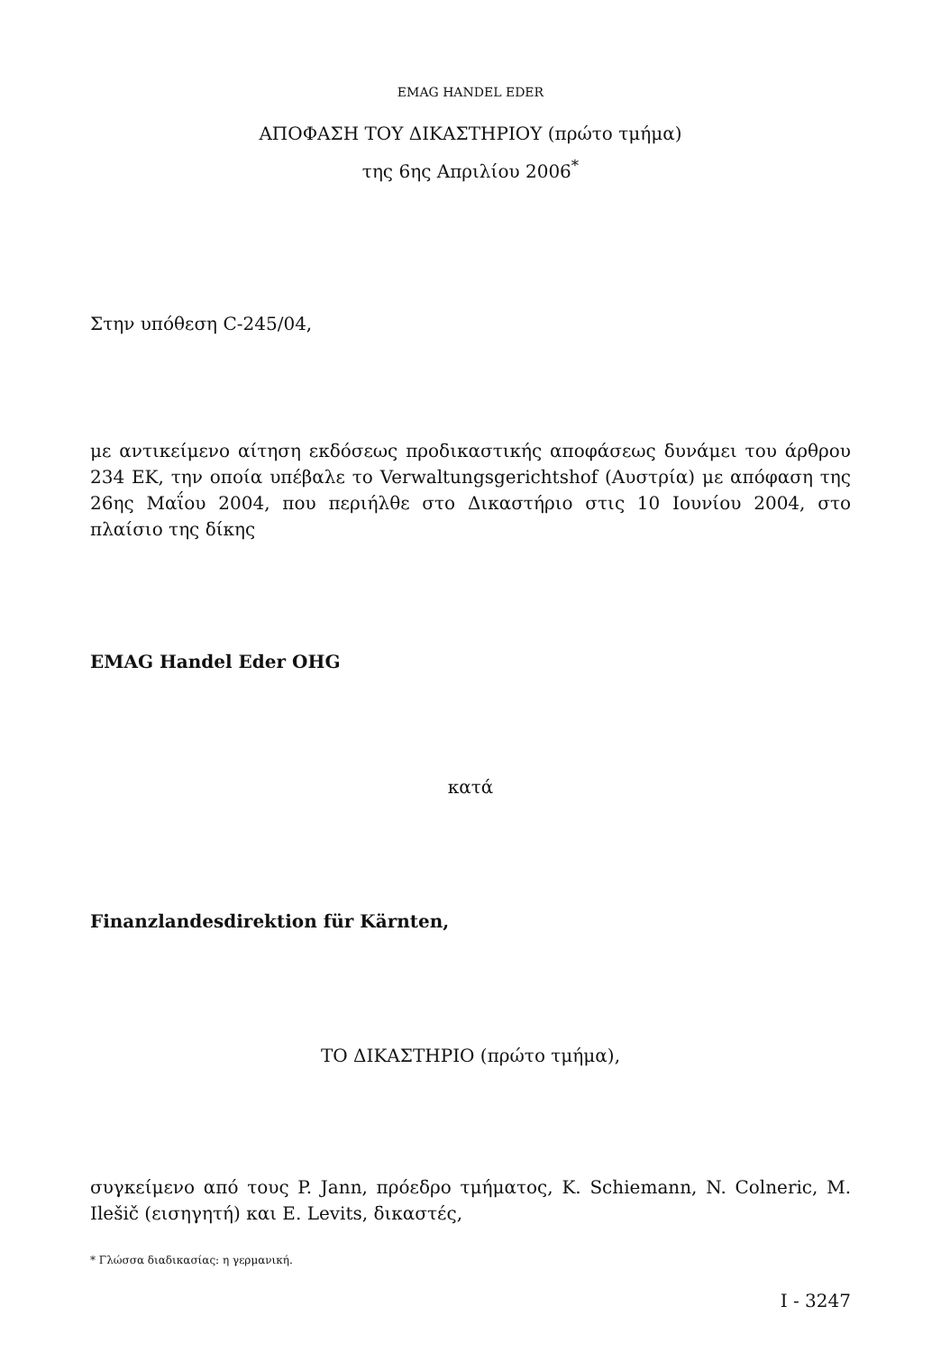EMAG HANDEL EDER
ΑΠΟΦΑΣΗ ΤΟΥ ΔΙΚΑΣΤΗΡΙΟΥ (πρώτο τμήμα)
της 6ης Απριλίου 2006<sup>*</sup>
Στην υπόθεση C-245/04,
με αντικείμενο αίτηση εκδόσεως προδικαστικής αποφάσεως δυνάμει του άρθρου 234 ΕΚ, την οποία υπέβαλε το Verwaltungsgerichtshof (Αυστρία) με απόφαση της 26ης Μαΐου 2004, που περιήλθε στο Δικαστήριο στις 10 Ιουνίου 2004, στο πλαίσιο της δίκης
EMAG Handel Eder OHG
κατά
Finanzlandesdirektion für Kärnten,
ΤΟ ΔΙΚΑΣΤΗΡΙΟ (πρώτο τμήμα),
συγκείμενο από τους P. Jann, πρόεδρο τμήματος, K. Schiemann, N. Colneric, M. Ilešič (εισηγητή) και E. Levits, δικαστές,
* Γλώσσα διαδικασίας: η γερμανική.
I - 3247